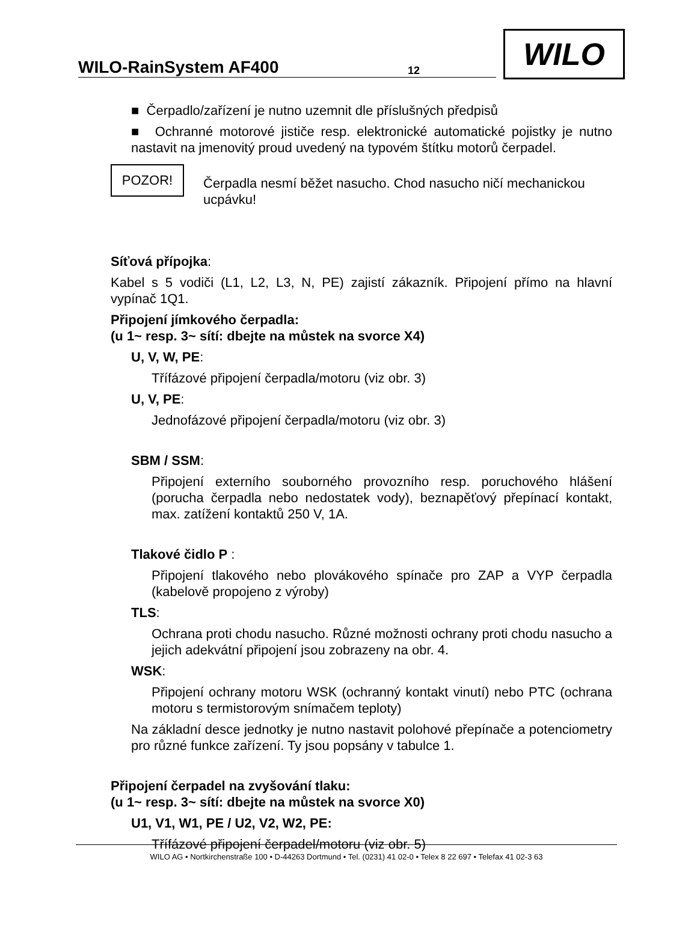WILO-RainSystem AF400 12
WILO
■ Čerpadlo/zařízení je nutno uzemnit dle příslušných předpisů
■ Ochranné motorové jističe resp. elektronické automatické pojistky je nutno nastavit na jmenovitý proud uvedený na typovém štítku motorů čerpadel.
POZOR!
Čerpadla nesmí běžet nasucho. Chod nasucho ničí mechanickou ucpávku!
Síťová přípojka:
Kabel s 5 vodiči (L1, L2, L3, N, PE) zajistí zákazník. Připojení přímo na hlavní vypínač 1Q1.
Připojení jímkového čerpadla:
(u 1~ resp. 3~ sítí: dbejte na můstek na svorce X4)
U, V, W, PE:
Třífázové připojení čerpadla/motoru (viz obr. 3)
U, V, PE:
Jednofázové připojení čerpadla/motoru (viz obr. 3)
SBM / SSM:
Připojení externího souborného provozního resp. poruchového hlášení (porucha čerpadla nebo nedostatek vody), beznapěťový přepínací kontakt, max. zatížení kontaktů 250 V, 1A.
Tlakové čidlo P :
Připojení tlakového nebo plovákového spínače pro ZAP a VYP čerpadla (kabelově propojeno z výroby)
TLS:
Ochrana proti chodu nasucho. Různé možnosti ochrany proti chodu nasucho a jejich adekvátní připojení jsou zobrazeny na obr. 4.
WSK:
Připojení ochrany motoru WSK (ochranný kontakt vinutí) nebo PTC (ochrana motoru s termistorovým snímačem teploty)
Na základní desce jednotky je nutno nastavit polohové přepínače a potenciometry pro různé funkce zařízení. Ty jsou popsány v tabulce 1.
Připojení čerpadel na zvyšování tlaku:
(u 1~ resp. 3~ sítí: dbejte na můstek na svorce X0)
U1, V1, W1, PE / U2, V2, W2, PE:
Třífázové připojení čerpadel/motoru (viz obr. 5)
WILO AG • Nortkirchenstraße 100 • D-44263 Dortmund • Tel. (0231) 41 02-0 • Telex 8 22 697 • Telefax 41 02-3 63